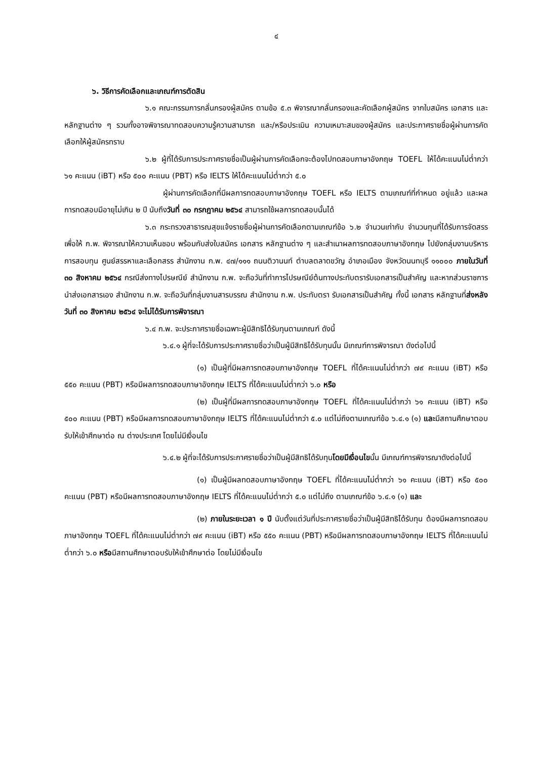๔
๖. วิธีการคัดเลือกและเกณฑ์การตัดสิน
๖.๑ คณะกรรมการกลั่นกรองผู้สมัคร ตามข้อ ๕.๓ พิจารณากลั่นกรองและคัดเลือกผู้สมัคร จากใบสมัคร เอกสาร และหลักฐานต่าง ๆ รวมทั้งอาจพิจารณาทดสอบความรู้ความสามารถ และ/หรือประเมิน ความเหมาะสมของผู้สมัคร และประกาศรายชื่อผู้ผ่านการคัดเลือกให้ผู้สมัครทราบ
๖.๒ ผู้ที่ได้รับการประกาศรายชื่อเป็นผู้ผ่านการคัดเลือกจะต้องไปทดสอบภาษาอังกฤษ TOEFL ให้ได้คะแนนไม่ต่ำกว่า ๖๑ คะแนน (iBT) หรือ ๕๐๐ คะแนน (PBT) หรือ IELTS ให้ได้คะแนนไม่ต่ำกว่า ๕.๐
ผู้ผ่านการคัดเลือกที่มีผลการทดสอบภาษาอังกฤษ TOEFL หรือ IELTS ตามเกณฑ์ที่กำหนด อยู่แล้ว และผลการทดสอบมีอายุไม่เกิน ๒ ปี นับถึงวันที่ ๓๐ กรกฎาคม ๒๕๖๔ สามารถใช้ผลการทดสอบนั้นได้
๖.๓ กระทรวงสาธารณสุขแจ้งรายชื่อผู้ผ่านการคัดเลือกตามเกณฑ์ข้อ ๖.๒ จำนวนเท่ากับ จำนวนทุนที่ได้รับการจัดสรร เพื่อให้ ก.พ. พิจารณาให้ความเห็นชอบ พร้อมกับส่งใบสมัคร เอกสาร หลักฐานต่าง ๆ และสำเนาผลการทดสอบภาษาอังกฤษ ไปยังกลุ่มงานบริหารการสอบทุน ศูนย์สรรหาและเลือกสรร สำนักงาน ก.พ. ๔๗/๑๑๑ ถนนติวานนท์ ตำบลตลาดขวัญ อำเภอเมือง จังหวัดนนทบุรี ๑๑๐๐๐ ภายในวันที่ ๓๐ สิงหาคม ๒๕๖๔ กรณีส่งทางไปรษณีย์ สำนักงาน ก.พ. จะถือวันที่ทำการไปรษณีย์ต้นทางประทับตรารับเอกสารเป็นสำคัญ และหากส่วนราชการนำส่งเอกสารเอง สำนักงาน ก.พ. จะถือวันที่กลุ่มงานสารบรรณ สำนักงาน ก.พ. ประทับตรา รับเอกสารเป็นสำคัญ ทั้งนี้ เอกสาร หลักฐานที่ส่งหลังวันที่ ๓๐ สิงหาคม ๒๕๖๔ จะไม่ได้รับการพิจารณา
๖.๔ ก.พ. จะประกาศรายชื่อเฉพาะผู้มีสิทธิได้รับทุนตามเกณฑ์ ดังนี้
๖.๔.๑ ผู้ที่จะได้รับการประกาศรายชื่อว่าเป็นผู้มีสิทธิได้รับทุนนั้น มีเกณฑ์การพิจารณา ดังต่อไปนี้
(๑) เป็นผู้ที่มีผลการทดสอบภาษาอังกฤษ TOEFL ที่ได้คะแนนไม่ต่ำกว่า ๗๙ คะแนน (iBT) หรือ ๕๕๐ คะแนน (PBT) หรือมีผลการทดสอบภาษาอังกฤษ IELTS ที่ได้คะแนนไม่ต่ำกว่า ๖.๐ หรือ
(๒) เป็นผู้ที่มีผลการทดสอบภาษาอังกฤษ TOEFL ที่ได้คะแนนไม่ต่ำกว่า ๖๑ คะแนน (iBT) หรือ ๕๐๐ คะแนน (PBT) หรือมีผลการทดสอบภาษาอังกฤษ IELTS ที่ได้คะแนนไม่ต่ำกว่า ๕.๐ แต่ไม่ถึงตามเกณฑ์ข้อ ๖.๔.๑ (๑) และมีสถานศึกษาตอบรับให้เข้าศึกษาต่อ ณ ต่างประเทศ โดยไม่มีเงื่อนไข
๖.๔.๒ ผู้ที่จะได้รับการประกาศรายชื่อว่าเป็นผู้มีสิทธิได้รับทุนโดยมีเงื่อนไขนั้น มีเกณฑ์การพิจารณาดังต่อไปนี้
(๑) เป็นผู้มีผลทดสอบภาษาอังกฤษ TOEFL ที่ได้คะแนนไม่ต่ำกว่า ๖๑ คะแนน (iBT) หรือ ๕๐๐ คะแนน (PBT) หรือมีผลการทดสอบภาษาอังกฤษ IELTS ที่ได้คะแนนไม่ต่ำกว่า ๕.๐ แต่ไม่ถึง ตามเกณฑ์ข้อ ๖.๔.๑ (๑) และ
(๒) ภายในระยะเวลา ๑ ปี นับตั้งแต่วันที่ประกาศรายชื่อว่าเป็นผู้มีสิทธิได้รับทุน ต้องมีผลการทดสอบภาษาอังกฤษ TOEFL ที่ได้คะแนนไม่ต่ำกว่า ๗๙ คะแนน (iBT) หรือ ๕๕๐ คะแนน (PBT) หรือมีผลการทดสอบภาษาอังกฤษ IELTS ที่ได้คะแนนไม่ต่ำกว่า ๖.๐ หรือมีสถานศึกษาตอบรับให้เข้าศึกษาต่อ โดยไม่มีเงื่อนไข